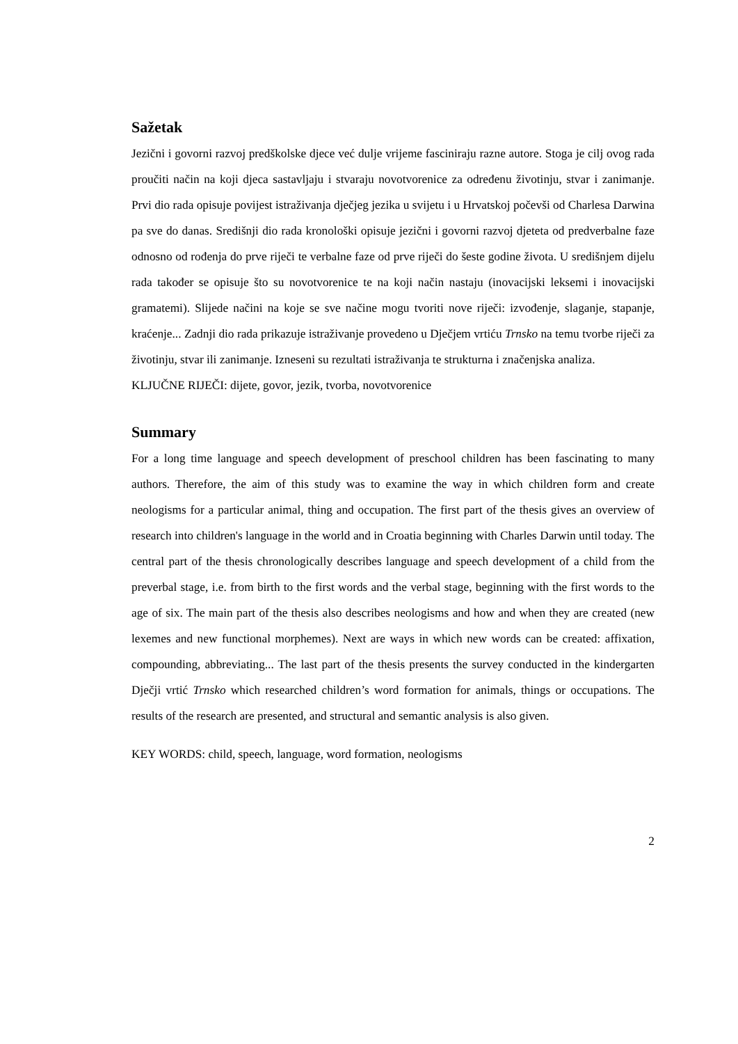Sažetak
Jezični i govorni razvoj predškolske djece već dulje vrijeme fasciniraju razne autore. Stoga je cilj ovog rada proučiti način na koji djeca sastavljaju i stvaraju novotvorenice za određenu životinju, stvar i zanimanje. Prvi dio rada opisuje povijest istraživanja dječjeg jezika u svijetu i u Hrvatskoj počevši od Charlesa Darwina pa sve do danas. Središnji dio rada kronološki opisuje jezični i govorni razvoj djeteta od predverbalne faze odnosno od rođenja do prve riječi te verbalne faze od prve riječi do šeste godine života. U središnjem dijelu rada također se opisuje što su novotvorenice te na koji način nastaju (inovacijski leksemi i inovacijski gramatemi). Slijede načini na koje se sve načine mogu tvoriti nove riječi: izvođenje, slaganje, stapanje, kraćenje... Zadnji dio rada prikazuje istraživanje provedeno u Dječjem vrtiću Trnsko na temu tvorbe riječi za životinju, stvar ili zanimanje. Izneseni su rezultati istraživanja te strukturna i značenjska analiza.
KLJUČNE RIJEČI: dijete, govor, jezik, tvorba, novotvorenice
Summary
For a long time language and speech development of preschool children has been fascinating to many authors. Therefore, the aim of this study was to examine the way in which children form and create neologisms for a particular animal, thing and occupation. The first part of the thesis gives an overview of research into children's language in the world and in Croatia beginning with Charles Darwin until today. The central part of the thesis chronologically describes language and speech development of a child from the preverbal stage, i.e. from birth to the first words and the verbal stage, beginning with the first words to the age of six. The main part of the thesis also describes neologisms and how and when they are created (new lexemes and new functional morphemes). Next are ways in which new words can be created: affixation, compounding, abbreviating... The last part of the thesis presents the survey conducted in the kindergarten Dječji vrtić Trnsko which researched children’s word formation for animals, things or occupations. The results of the research are presented, and structural and semantic analysis is also given.
KEY WORDS: child, speech, language, word formation, neologisms
2